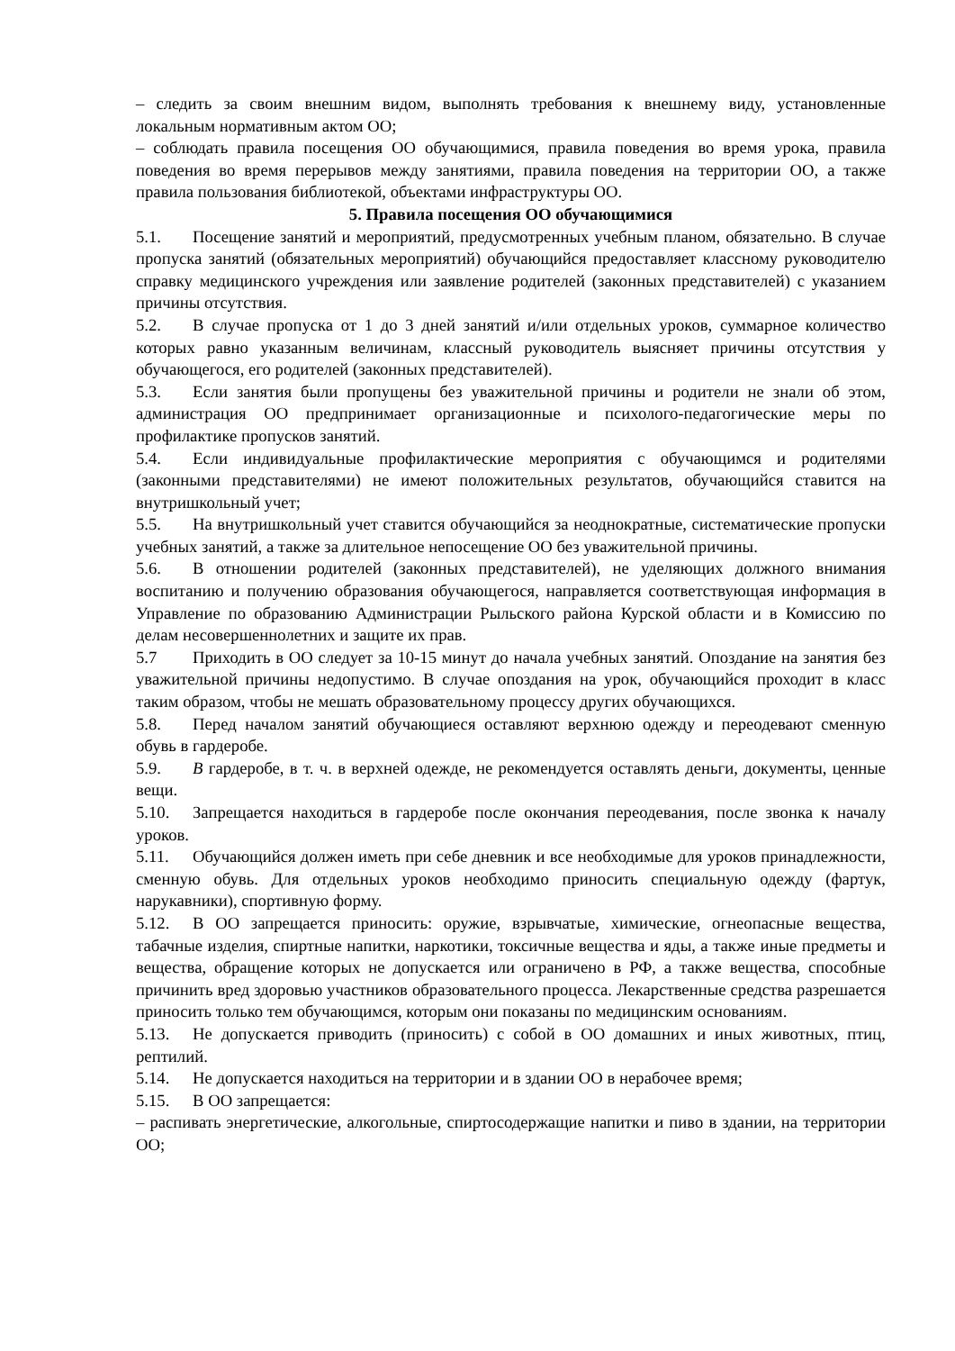– следить за своим внешним видом, выполнять требования к внешнему виду, установленные локальным нормативным актом ОО;
– соблюдать правила посещения ОО обучающимися, правила поведения во время урока, правила поведения во время перерывов между занятиями, правила поведения на территории ОО, а также правила пользования библиотекой, объектами инфраструктуры ОО.
5. Правила посещения ОО обучающимися
5.1. Посещение занятий и мероприятий, предусмотренных учебным планом, обязательно. В случае пропуска занятий (обязательных мероприятий) обучающийся предоставляет классному руководителю справку медицинского учреждения или заявление родителей (законных представителей) с указанием причины отсутствия.
5.2. В случае пропуска от 1 до 3 дней занятий и/или отдельных уроков, суммарное количество которых равно указанным величинам, классный руководитель выясняет причины отсутствия у обучающегося, его родителей (законных представителей).
5.3. Если занятия были пропущены без уважительной причины и родители не знали об этом, администрация ОО предпринимает организационные и психолого-педагогические меры по профилактике пропусков занятий.
5.4. Если индивидуальные профилактические мероприятия с обучающимся и родителями (законными представителями) не имеют положительных результатов, обучающийся ставится на внутришкольный учет;
5.5. На внутришкольный учет ставится обучающийся за неоднократные, систематические пропуски учебных занятий, а также за длительное непосещение ОО без уважительной причины.
5.6. В отношении родителей (законных представителей), не уделяющих должного внимания воспитанию и получению образования обучающегося, направляется соответствующая информация в Управление по образованию Администрации Рыльского района Курской области и в Комиссию по делам несовершеннолетних и защите их прав.
5.7 Приходить в ОО следует за 10-15 минут до начала учебных занятий. Опоздание на занятия без уважительной причины недопустимо. В случае опоздания на урок, обучающийся проходит в класс таким образом, чтобы не мешать образовательному процессу других обучающихся.
5.8. Перед началом занятий обучающиеся оставляют верхнюю одежду и переодевают сменную обувь в гардеробе.
5.9. В гардеробе, в т. ч. в верхней одежде, не рекомендуется оставлять деньги, документы, ценные вещи.
5.10. Запрещается находиться в гардеробе после окончания переодевания, после звонка к началу уроков.
5.11. Обучающийся должен иметь при себе дневник и все необходимые для уроков принадлежности, сменную обувь. Для отдельных уроков необходимо приносить специальную одежду (фартук, нарукавники), спортивную форму.
5.12. В ОО запрещается приносить: оружие, взрывчатые, химические, огнеопасные вещества, табачные изделия, спиртные напитки, наркотики, токсичные вещества и яды, а также иные предметы и вещества, обращение которых не допускается или ограничено в РФ, а также вещества, способные причинить вред здоровью участников образовательного процесса. Лекарственные средства разрешается приносить только тем обучающимся, которым они показаны по медицинским основаниям.
5.13. Не допускается приводить (приносить) с собой в ОО домашних и иных животных, птиц, рептилий.
5.14. Не допускается находиться на территории и в здании ОО в нерабочее время;
5.15. В ОО запрещается:
– распивать энергетические, алкогольные, спиртосодержащие напитки и пиво в здании, на территории ОО;